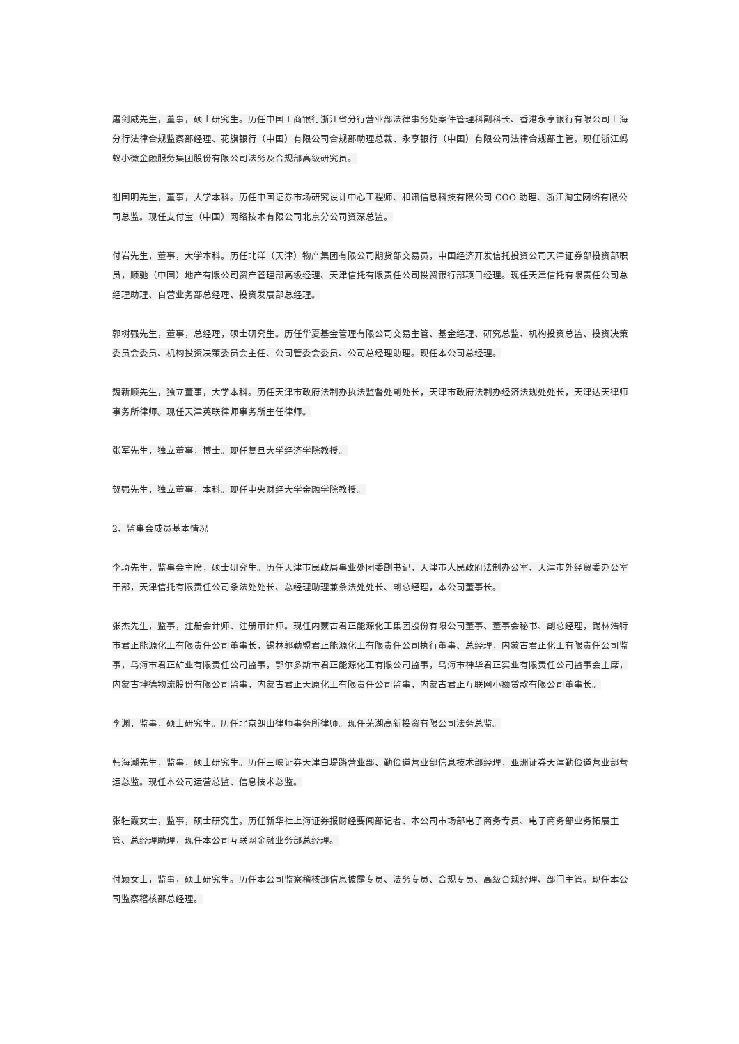屠剑威先生，董事，硕士研究生。历任中国工商银行浙江省分行营业部法律事务处案件管理科副科长、香港永亨银行有限公司上海分行法律合规监察部经理、花旗银行（中国）有限公司合规部助理总裁、永亨银行（中国）有限公司法律合规部主管。现任浙江蚂蚁小微金融服务集团股份有限公司法务及合规部高级研究员。
祖国明先生，董事，大学本科。历任中国证券市场研究设计中心工程师、和讯信息科技有限公司 COO 助理、浙江淘宝网络有限公司总监。现任支付宝（中国）网络技术有限公司北京分公司资深总监。
付岩先生，董事，大学本科。历任北洋（天津）物产集团有限公司期货部交易员，中国经济开发信托投资公司天津证券部投资部职员，顺驰（中国）地产有限公司资产管理部高级经理、天津信托有限责任公司投资银行部项目经理。现任天津信托有限责任公司总经理助理、自营业务部总经理、投资发展部总经理。
郭树强先生，董事，总经理，硕士研究生。历任华夏基金管理有限公司交易主管、基金经理、研究总监、机构投资总监、投资决策委员会委员、机构投资决策委员会主任、公司管委会委员、公司总经理助理。现任本公司总经理。
魏新顺先生，独立董事，大学本科。历任天津市政府法制办执法监督处副处长，天津市政府法制办经济法规处处长，天津达天律师事务所律师。现任天津英联律师事务所主任律师。
张军先生，独立董事，博士。现任复旦大学经济学院教授。
贺强先生，独立董事，本科。现任中央财经大学金融学院教授。
2、监事会成员基本情况
李琦先生，监事会主席，硕士研究生。历任天津市民政局事业处团委副书记，天津市人民政府法制办公室、天津市外经贸委办公室干部，天津信托有限责任公司条法处处长、总经理助理兼条法处处长、副总经理，本公司董事长。
张杰先生，监事，注册会计师、注册审计师。现任内蒙古君正能源化工集团股份有限公司董事、董事会秘书、副总经理，锡林浩特市君正能源化工有限责任公司董事长，锡林郭勒盟君正能源化工有限责任公司执行董事、总经理，内蒙古君正化工有限责任公司监事，乌海市君正矿业有限责任公司监事，鄂尔多斯市君正能源化工有限公司监事，乌海市神华君正实业有限责任公司监事会主席，内蒙古坤德物流股份有限公司监事，内蒙古君正天原化工有限责任公司监事，内蒙古君正互联网小额贷款有限公司董事长。
李渊，监事，硕士研究生。历任北京朗山律师事务所律师。现任芜湖高新投资有限公司法务总监。
韩海潮先生，监事，硕士研究生。历任三峡证券天津白堤路营业部、勤俭道营业部信息技术部经理，亚洲证券天津勤俭道营业部营运总监。现任本公司运营总监、信息技术总监。
张牡霞女士，监事，硕士研究生。历任新华社上海证券报财经要闻部记者、本公司市场部电子商务专员、电子商务部业务拓展主管、总经理助理，现任本公司互联网金融业务部总经理。
付颖女士，监事，硕士研究生。历任本公司监察稽核部信息披露专员、法务专员、合规专员、高级合规经理、部门主管。现任本公司监察稽核部总经理。